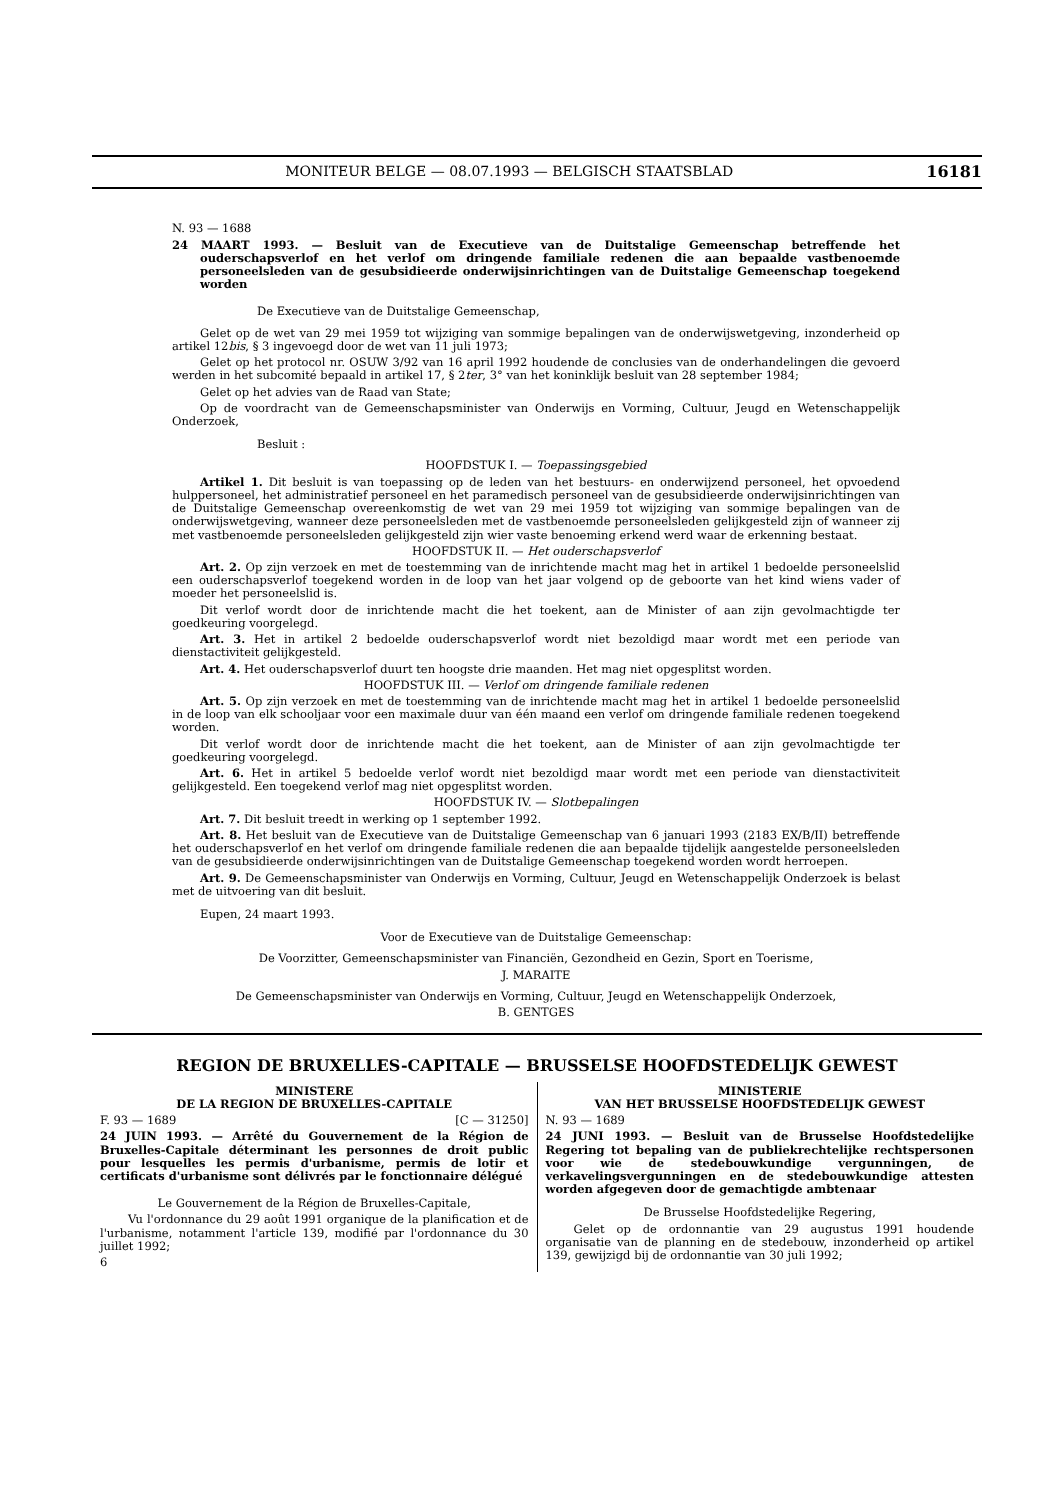MONITEUR BELGE — 08.07.1993 — BELGISCH STAATSBLAD 16181
N. 93 — 1688
24 MAART 1993. — Besluit van de Executieve van de Duitstalige Gemeenschap betreffende het ouderschapsverlof en het verlof om dringende familiale redenen die aan bepaalde vastbenoemde personeelsleden van de gesubsidieerde onderwijsinrichtingen van de Duitstalige Gemeenschap toegekend worden
De Executieve van de Duitstalige Gemeenschap,
Gelet op de wet van 29 mei 1959 tot wijziging van sommige bepalingen van de onderwijswetgeving, inzonderheid op artikel 12bis, § 3 ingevoegd door de wet van 11 juli 1973;
Gelet op het protocol nr. OSUW 3/92 van 16 april 1992 houdende de conclusies van de onderhandelingen die gevoerd werden in het subcomité bepaald in artikel 17, § 2ter, 3° van het koninklijk besluit van 28 september 1984;
Gelet op het advies van de Raad van State;
Op de voordracht van de Gemeenschapsminister van Onderwijs en Vorming, Cultuur, Jeugd en Wetenschappelijk Onderzoek,
Besluit :
HOOFDSTUK I. — Toepassingsgebied
Artikel 1. Dit besluit is van toepassing op de leden van het bestuurs- en onderwijzend personeel, het opvoedend hulppersoneel, het administratief personeel en het paramedisch personeel van de gesubsidieerde onderwijsinrichtingen van de Duitstalige Gemeenschap overeenkomstig de wet van 29 mei 1959 tot wijziging van sommige bepalingen van de onderwijswetgeving, wanneer deze personeelsleden met de vastbenoemde personeelsleden gelijkgesteld zijn of wanneer zij met vastbenoemde personeelsleden gelijkgesteld zijn wier vaste benoeming erkend werd waar de erkenning bestaat.
HOOFDSTUK II. — Het ouderschapsverlof
Art. 2. Op zijn verzoek en met de toestemming van de inrichtende macht mag het in artikel 1 bedoelde personeelslid een ouderschapsverlof toegekend worden in de loop van het jaar volgend op de geboorte van het kind wiens vader of moeder het personeelslid is.
Dit verlof wordt door de inrichtende macht die het toekent, aan de Minister of aan zijn gevolmachtigde ter goedkeuring voorgelegd.
Art. 3. Het in artikel 2 bedoelde ouderschapsverlof wordt niet bezoldigd maar wordt met een periode van dienstactiviteit gelijkgesteld.
Art. 4. Het ouderschapsverlof duurt ten hoogste drie maanden. Het mag niet opgesplitst worden.
HOOFDSTUK III. — Verlof om dringende familiale redenen
Art. 5. Op zijn verzoek en met de toestemming van de inrichtende macht mag het in artikel 1 bedoelde personeelslid in de loop van elk schooljaar voor een maximale duur van één maand een verlof om dringende familiale redenen toegekend worden.
Dit verlof wordt door de inrichtende macht die het toekent, aan de Minister of aan zijn gevolmachtigde ter goedkeuring voorgelegd.
Art. 6. Het in artikel 5 bedoelde verlof wordt niet bezoldigd maar wordt met een periode van dienstactiviteit gelijkgesteld. Een toegekend verlof mag niet opgesplitst worden.
HOOFDSTUK IV. — Slotbepalingen
Art. 7. Dit besluit treedt in werking op 1 september 1992.
Art. 8. Het besluit van de Executieve van de Duitstalige Gemeenschap van 6 januari 1993 (2183 EX/B/II) betreffende het ouderschapsverlof en het verlof om dringende familiale redenen die aan bepaalde tijdelijk aangestelde personeelsleden van de gesubsidieerde onderwijsinrichtingen van de Duitstalige Gemeenschap toegekend worden wordt herroepen.
Art. 9. De Gemeenschapsminister van Onderwijs en Vorming, Cultuur, Jeugd en Wetenschappelijk Onderzoek is belast met de uitvoering van dit besluit.
Eupen, 24 maart 1993.
Voor de Executieve van de Duitstalige Gemeenschap:
De Voorzitter, Gemeenschapsminister van Financiën, Gezondheid en Gezin, Sport en Toerisme,
J. MARAITE
De Gemeenschapsminister van Onderwijs en Vorming, Cultuur, Jeugd en Wetenschappelijk Onderzoek,
B. GENTGES
REGION DE BRUXELLES-CAPITALE — BRUSSELSE HOOFDSTEDELIJK GEWEST
MINISTERE
DE LA REGION DE BRUXELLES-CAPITALE
F. 93 — 1689 [C — 31250]
24 JUIN 1993. — Arrêté du Gouvernement de la Région de Bruxelles-Capitale déterminant les personnes de droit public pour lesquelles les permis d'urbanisme, permis de lotir et certificats d'urbanisme sont délivrés par le fonctionnaire délégué
Le Gouvernement de la Région de Bruxelles-Capitale,
Vu l'ordonnance du 29 août 1991 organique de la planification et de l'urbanisme, notamment l'article 139, modifié par l'ordonnance du 30 juillet 1992;
6
MINISTERIE
VAN HET BRUSSELSE HOOFDSTEDELIJK GEWEST
N. 93 — 1689
24 JUNI 1993. — Besluit van de Brusselse Hoofdstedelijke Regering tot bepaling van de publiekrechtelijke rechtspersonen voor wie de stedebouwkundige vergunningen, de verkavelingsvergunningen en de stedebouwkundige attesten worden afgegeven door de gemachtigde ambtenaar
De Brusselse Hoofdstedelijke Regering,
Gelet op de ordonnantie van 29 augustus 1991 houdende organisatie van de planning en de stedebouw, inzonderheid op artikel 139, gewijzigd bij de ordonnantie van 30 juli 1992;